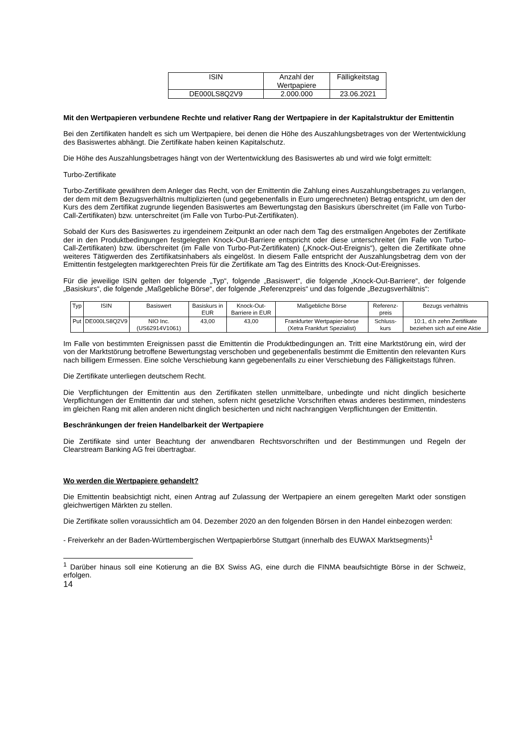| ISIN | Anzahl der Wertpapiere | Fälligkeitstag |
| --- | --- | --- |
| DE000LS8Q2V9 | 2.000.000 | 23.06.2021 |
Mit den Wertpapieren verbundene Rechte und relativer Rang der Wertpapiere in der Kapitalstruktur der Emittentin
Bei den Zertifikaten handelt es sich um Wertpapiere, bei denen die Höhe des Auszahlungsbetrages von der Wertentwicklung des Basiswertes abhängt. Die Zertifikate haben keinen Kapitalschutz.
Die Höhe des Auszahlungsbetrages hängt von der Wertentwicklung des Basiswertes ab und wird wie folgt ermittelt:
Turbo-Zertifikate
Turbo-Zertifikate gewähren dem Anleger das Recht, von der Emittentin die Zahlung eines Auszahlungsbetrages zu verlangen, der dem mit dem Bezugsverhältnis multiplizierten (und gegebenenfalls in Euro umgerechneten) Betrag entspricht, um den der Kurs des dem Zertifikat zugrunde liegenden Basiswertes am Bewertungstag den Basiskurs überschreitet (im Falle von Turbo-Call-Zertifikaten) bzw. unterschreitet (im Falle von Turbo-Put-Zertifikaten).
Sobald der Kurs des Basiswertes zu irgendeinem Zeitpunkt an oder nach dem Tag des erstmaligen Angebotes der Zertifikate der in den Produktbedingungen festgelegten Knock-Out-Barriere entspricht oder diese unterschreitet (im Falle von Turbo-Call-Zertifikaten) bzw. überschreitet (im Falle von Turbo-Put-Zertifikaten) („Knock-Out-Ereignis“), gelten die Zertifikate ohne weiteres Tätigwerden des Zertifikatsinhabers als eingelöst. In diesem Falle entspricht der Auszahlungsbetrag dem von der Emittentin festgelegten marktgerechten Preis für die Zertifikate am Tag des Eintritts des Knock-Out-Ereignisses.
Für die jeweilige ISIN gelten der folgende „Typ“, folgende „Basiswert“, die folgende „Knock-Out-Barriere“, der folgende „Basiskurs“, die folgende „Maßgebliche Börse“, der folgende „Referenzpreis“ und das folgende „Bezugsverhältnis“:
| Typ | ISIN | Basiswert | Basiskurs in EUR | Knock-Out-Barriere in EUR | Maßgebliche Börse | Referenz-preis | Bezugs verhältnis |
| --- | --- | --- | --- | --- | --- | --- | --- |
| Put | DE000LS8Q2V9 | NIO Inc. (US62914V1061) | 43,00 | 43,00 | Frankfurter Wertpapier-börse (Xetra Frankfurt Spezialist) | Schluss-kurs | 10:1, d.h zehn Zertifikate beziehen sich auf eine Aktie |
Im Falle von bestimmten Ereignissen passt die Emittentin die Produktbedingungen an. Tritt eine Marktstörung ein, wird der von der Marktstörung betroffene Bewertungstag verschoben und gegebenenfalls bestimmt die Emittentin den relevanten Kurs nach billigem Ermessen. Eine solche Verschiebung kann gegebenenfalls zu einer Verschiebung des Fälligkeitstags führen.
Die Zertifikate unterliegen deutschem Recht.
Die Verpflichtungen der Emittentin aus den Zertifikaten stellen unmittelbare, unbedingte und nicht dinglich besicherte Verpflichtungen der Emittentin dar und stehen, sofern nicht gesetzliche Vorschriften etwas anderes bestimmen, mindestens im gleichen Rang mit allen anderen nicht dinglich besicherten und nicht nachrangigen Verpflichtungen der Emittentin.
Beschränkungen der freien Handelbarkeit der Wertpapiere
Die Zertifikate sind unter Beachtung der anwendbaren Rechtsvorschriften und der Bestimmungen und Regeln der Clearstream Banking AG frei übertragbar.
Wo werden die Wertpapiere gehandelt?
Die Emittentin beabsichtigt nicht, einen Antrag auf Zulassung der Wertpapiere an einem geregelten Markt oder sonstigen gleichwertigen Märkten zu stellen.
Die Zertifikate sollen voraussichtlich am 04. Dezember 2020 an den folgenden Börsen in den Handel einbezogen werden:
- Freiverkehr an der Baden-Württembergischen Wertpapierbörse Stuttgart (innerhalb des EUWAX Marktsegments)<sup>1</sup>
<sup>1</sup> Darüber hinaus soll eine Kotierung an die BX Swiss AG, eine durch die FINMA beaufsichtigte Börse in der Schweiz, erfolgen.
14